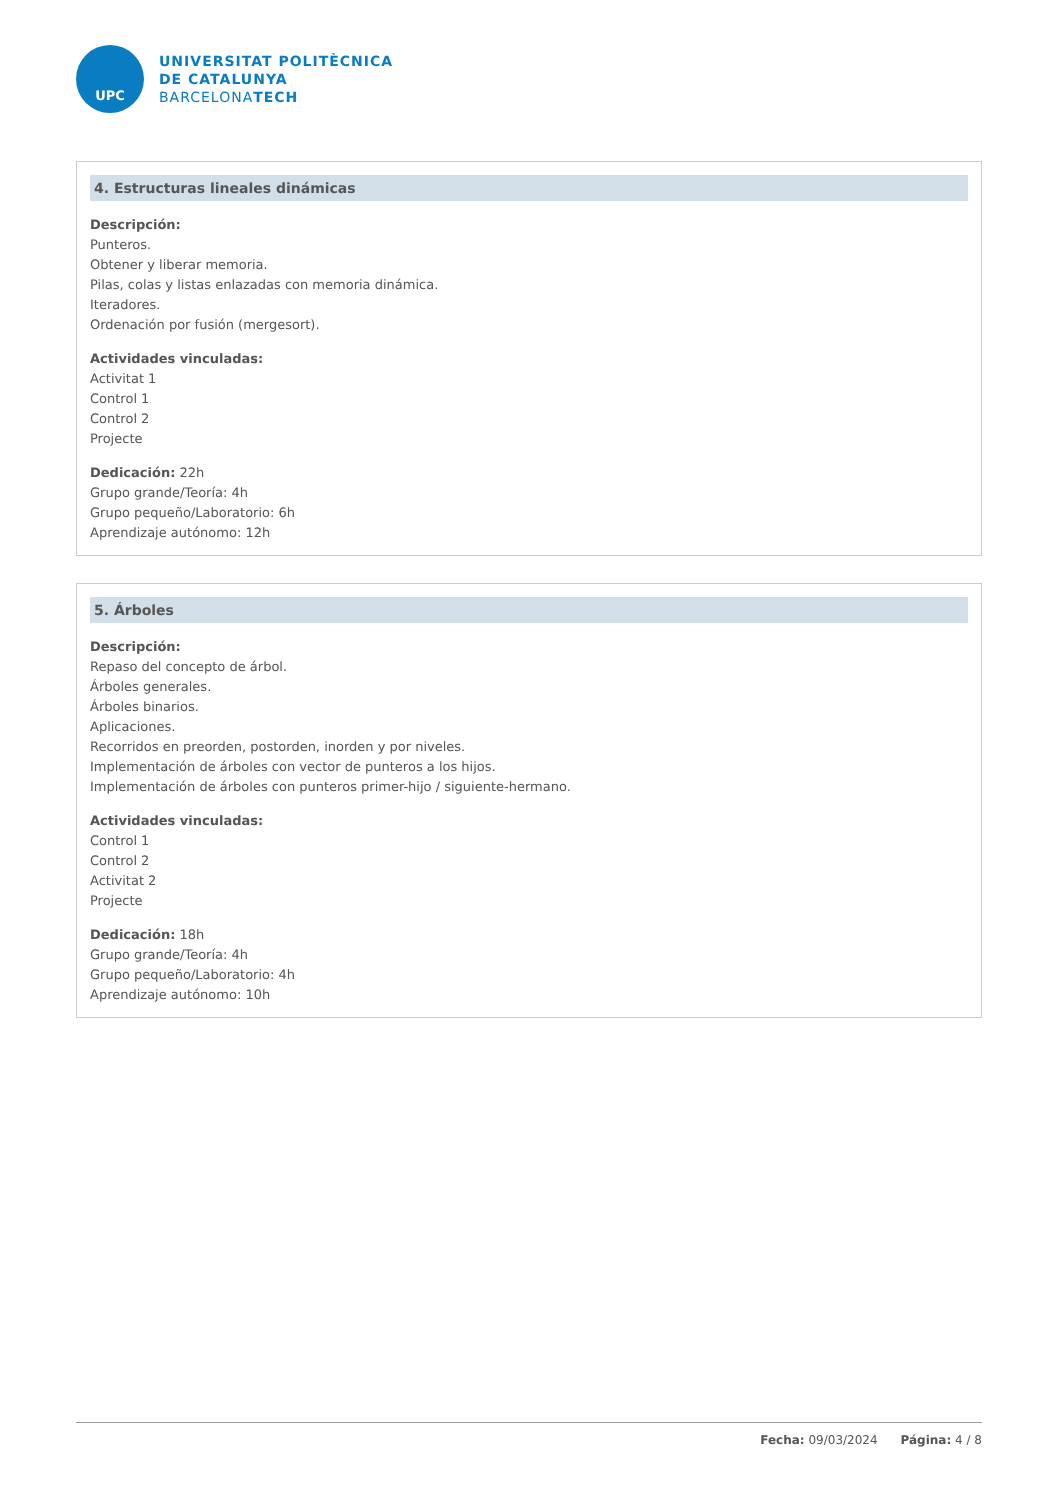UPC
UNIVERSITAT POLITÈCNICA
DE CATALUNYA
BARCELONATECH
4. Estructuras lineales dinámicas
Descripción:
Punteros.
Obtener y liberar memoria.
Pilas, colas y listas enlazadas con memoria dinámica.
Iteradores.
Ordenación por fusión (mergesort).
Actividades vinculadas:
Activitat 1
Control 1
Control 2
Projecte
Dedicación: 22h
Grupo grande/Teoría: 4h
Grupo pequeño/Laboratorio: 6h
Aprendizaje autónomo: 12h
5. Árboles
Descripción:
Repaso del concepto de árbol.
Árboles generales.
Árboles binarios.
Aplicaciones.
Recorridos en preorden, postorden, inorden y por niveles.
Implementación de árboles con vector de punteros a los hijos.
Implementación de árboles con punteros primer-hijo / siguiente-hermano.
Actividades vinculadas:
Control 1
Control 2
Activitat 2
Projecte
Dedicación: 18h
Grupo grande/Teoría: 4h
Grupo pequeño/Laboratorio: 4h
Aprendizaje autónomo: 10h
Fecha: 09/03/2024 Página: 4 / 8